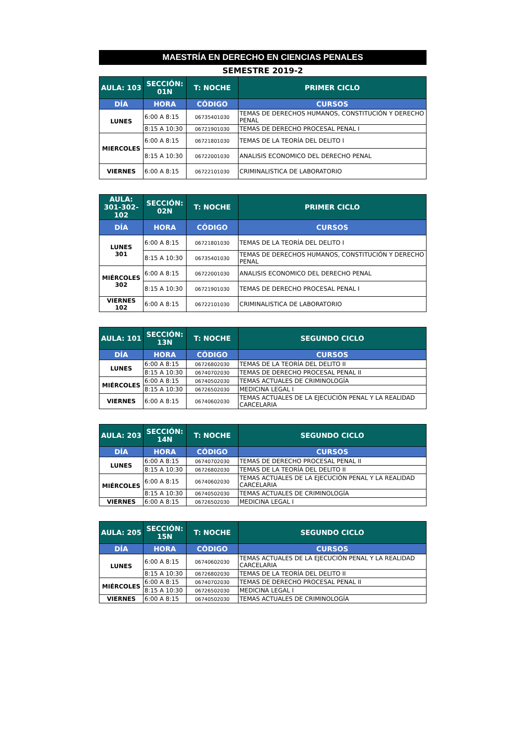MAESTRÍA EN DERECHO EN CIENCIAS PENALES
SEMESTRE 2019-2
| AULA: 103 | SECCIÓN: 01N | T: NOCHE | PRIMER CICLO |
| --- | --- | --- | --- |
| DÍA | HORA | CÓDIGO | CURSOS |
| LUNES | 6:00 A 8:15 | 06735401030 | TEMAS DE DERECHOS HUMANOS, CONSTITUCIÓN Y DERECHO PENAL |
| | 8:15 A 10:30 | 06721901030 | TEMAS DE DERECHO PROCESAL PENAL I |
| MIERCOLES | 6:00 A 8:15 | 06721801030 | TEMAS DE LA TEORÍA DEL DELITO I |
| | 8:15 A 10:30 | 06722001030 | ANALISIS ECONOMICO DEL DERECHO PENAL |
| VIERNES | 6:00 A 8:15 | 06722101030 | CRIMINALISTICA DE LABORATORIO |
| AULA: 301-302-102 | SECCIÓN: 02N | T: NOCHE | PRIMER CICLO |
| --- | --- | --- | --- |
| DÍA | HORA | CÓDIGO | CURSOS |
| LUNES 301 | 6:00 A 8:15 | 06721801030 | TEMAS DE LA TEORÍA DEL DELITO I |
| | 8:15 A 10:30 | 06735401030 | TEMAS DE DERECHOS HUMANOS, CONSTITUCIÓN Y DERECHO PENAL |
| MIÉRCOLES 302 | 6:00 A 8:15 | 06722001030 | ANALISIS ECONOMICO DEL DERECHO PENAL |
| | 8:15 A 10:30 | 06721901030 | TEMAS DE DERECHO PROCESAL PENAL I |
| VIERNES 102 | 6:00 A 8:15 | 06722101030 | CRIMINALISTICA DE LABORATORIO |
| AULA: 101 | SECCIÓN: 13N | T: NOCHE | SEGUNDO CICLO |
| --- | --- | --- | --- |
| DÍA | HORA | CÓDIGO | CURSOS |
| LUNES | 6:00 A 8:15 | 06726802030 | TEMAS DE LA TEORÍA DEL DELITO II |
| | 8:15 A 10:30 | 06740702030 | TEMAS DE DERECHO PROCESAL PENAL II |
| MIÉRCOLES | 6:00 A 8:15 | 06740502030 | TEMAS ACTUALES DE CRIMINOLOGÍA |
| | 8:15 A 10:30 | 06726502030 | MEDICINA LEGAL I |
| VIERNES | 6:00 A 8:15 | 06740602030 | TEMAS ACTUALES DE LA EJECUCIÓN PENAL Y LA REALIDAD CARCELARIA |
| AULA: 203 | SECCIÓN: 14N | T: NOCHE | SEGUNDO CICLO |
| --- | --- | --- | --- |
| DÍA | HORA | CÓDIGO | CURSOS |
| LUNES | 6:00 A 8:15 | 06740702030 | TEMAS DE DERECHO PROCESAL PENAL II |
| | 8:15 A 10:30 | 06726802030 | TEMAS DE LA TEORÍA DEL DELITO II |
| MIÉRCOLES | 6:00 A 8:15 | 06740602030 | TEMAS ACTUALES DE LA EJECUCIÓN PENAL Y LA REALIDAD CARCELARIA |
| | 8:15 A 10:30 | 06740502030 | TEMAS ACTUALES DE CRIMINOLOGÍA |
| VIERNES | 6:00 A 8:15 | 06726502030 | MEDICINA LEGAL I |
| AULA: 205 | SECCIÓN: 15N | T: NOCHE | SEGUNDO CICLO |
| --- | --- | --- | --- |
| DÍA | HORA | CÓDIGO | CURSOS |
| LUNES | 6:00 A 8:15 | 06740602030 | TEMAS ACTUALES DE LA EJECUCIÓN PENAL Y LA REALIDAD CARCELARIA |
| | 8:15 A 10:30 | 06726802030 | TEMAS DE LA TEORÍA DEL DELITO II |
| MIÉRCOLES | 6:00 A 8:15 | 06740702030 | TEMAS DE DERECHO PROCESAL PENAL II |
| | 8:15 A 10:30 | 06726502030 | MEDICINA LEGAL I |
| VIERNES | 6:00 A 8:15 | 06740502030 | TEMAS ACTUALES DE CRIMINOLOGÍA |